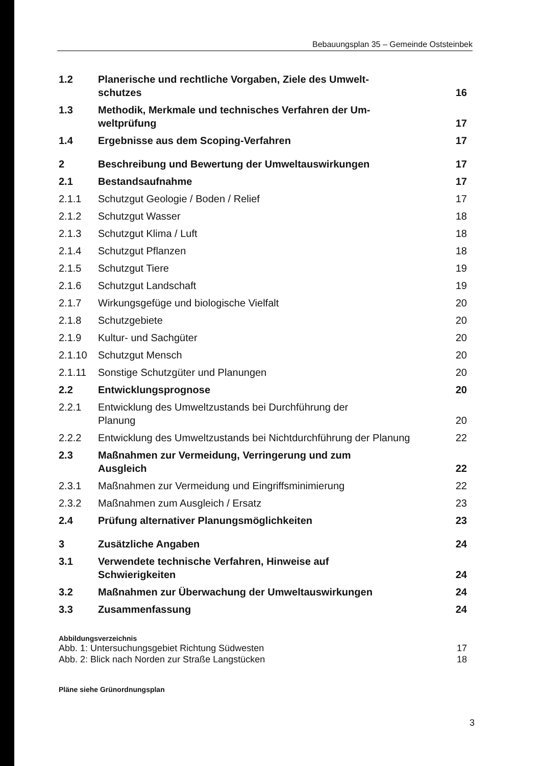Bebauungsplan 35 – Gemeinde Oststeinbek
1.2 Planerische und rechtliche Vorgaben, Ziele des Umwelt-
schutzes 16
1.3 Methodik, Merkmale und technisches Verfahren der Um-
weltprüfung 17
1.4 Ergebnisse aus dem Scoping-Verfahren 17
2 Beschreibung und Bewertung der Umweltauswirkungen 17
2.1 Bestandsaufnahme 17
2.1.1 Schutzgut Geologie / Boden / Relief 17
2.1.2 Schutzgut Wasser 18
2.1.3 Schutzgut Klima / Luft 18
2.1.4 Schutzgut Pflanzen 18
2.1.5 Schutzgut Tiere 19
2.1.6 Schutzgut Landschaft 19
2.1.7 Wirkungsgefüge und biologische Vielfalt 20
2.1.8 Schutzgebiete 20
2.1.9 Kultur- und Sachgüter 20
2.1.10 Schutzgut Mensch 20
2.1.11 Sonstige Schutzgüter und Planungen 20
2.2 Entwicklungsprognose 20
2.2.1 Entwicklung des Umweltzustands bei Durchführung der
Planung 20
2.2.2 Entwicklung des Umweltzustands bei Nichtdurchführung der Planung 22
2.3 Maßnahmen zur Vermeidung, Verringerung und zum
Ausgleich 22
2.3.1 Maßnahmen zur Vermeidung und Eingriffsminimierung 22
2.3.2 Maßnahmen zum Ausgleich / Ersatz 23
2.4 Prüfung alternativer Planungsmöglichkeiten 23
3 Zusätzliche Angaben 24
3.1 Verwendete technische Verfahren, Hinweise auf
Schwierigkeiten 24
3.2 Maßnahmen zur Überwachung der Umweltauswirkungen 24
3.3 Zusammenfassung 24
Abbildungsverzeichnis
Abb. 1: Untersuchungsgebiet Richtung Südwesten 17
Abb. 2: Blick nach Norden zur Straße Langstücken 18
Pläne siehe Grünordnungsplan
3